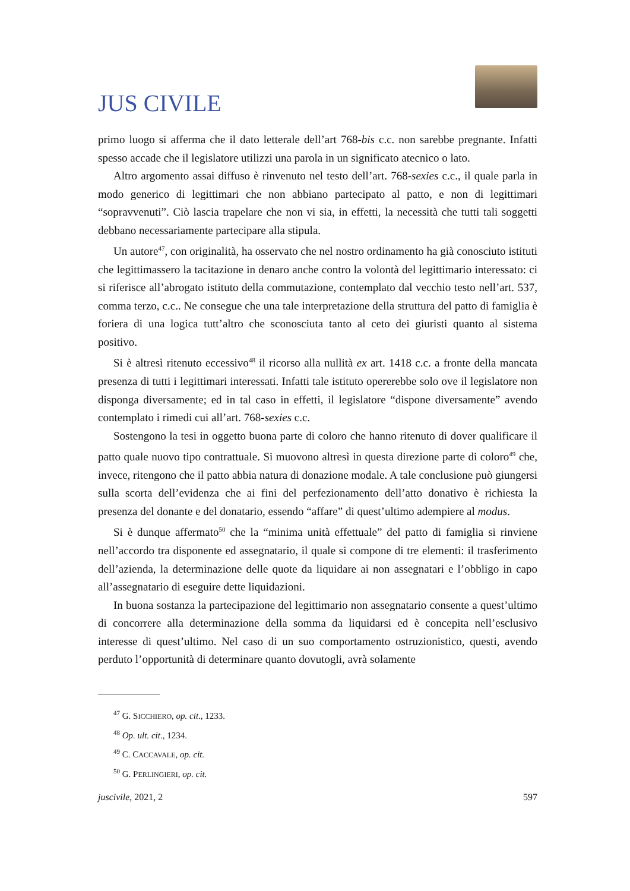JUS CIVILE
primo luogo si afferma che il dato letterale dell’art 768-bis c.c. non sarebbe pregnante. Infatti spesso accade che il legislatore utilizzi una parola in un significato atecnico o lato.
Altro argomento assai diffuso è rinvenuto nel testo dell’art. 768-sexies c.c., il quale parla in modo generico di legittimari che non abbiano partecipato al patto, e non di legittimari “sopravvenuti”. Ciò lascia trapelare che non vi sia, in effetti, la necessità che tutti tali soggetti debbano necessariamente partecipare alla stipula.
Un autore<sup>47</sup>, con originalità, ha osservato che nel nostro ordinamento ha già conosciuto istituti che legittimassero la tacitazione in denaro anche contro la volontà del legittimario interessato: ci si riferisce all’abrogato istituto della commutazione, contemplato dal vecchio testo nell’art. 537, comma terzo, c.c.. Ne consegue che una tale interpretazione della struttura del patto di famiglia è foriera di una logica tutt’altro che sconosciuta tanto al ceto dei giuristi quanto al sistema positivo.
Si è altresì ritenuto eccessivo<sup>48</sup> il ricorso alla nullità ex art. 1418 c.c. a fronte della mancata presenza di tutti i legittimari interessati. Infatti tale istituto opererebbe solo ove il legislatore non disponga diversamente; ed in tal caso in effetti, il legislatore “dispone diversamente” avendo contemplato i rimedi cui all’art. 768-sexies c.c.
Sostengono la tesi in oggetto buona parte di coloro che hanno ritenuto di dover qualificare il patto quale nuovo tipo contrattuale. Si muovono altresì in questa direzione parte di coloro<sup>49</sup> che, invece, ritengono che il patto abbia natura di donazione modale. A tale conclusione può giungersi sulla scorta dell’evidenza che ai fini del perfezionamento dell’atto donativo è richiesta la presenza del donante e del donatario, essendo “affare” di quest’ultimo adempiere al modus.
Si è dunque affermato<sup>50</sup> che la “minima unità effettuale” del patto di famiglia si rinviene nell’accordo tra disponente ed assegnatario, il quale si compone di tre elementi: il trasferimento dell’azienda, la determinazione delle quote da liquidare ai non assegnatari e l’obbligo in capo all’assegnatario di eseguire dette liquidazioni.
In buona sostanza la partecipazione del legittimario non assegnatario consente a quest’ultimo di concorrere alla determinazione della somma da liquidarsi ed è concepita nell’esclusivo interesse di quest’ultimo. Nel caso di un suo comportamento ostruzionistico, questi, avendo perduto l’opportunità di determinare quanto dovutogli, avrà solamente
<sup>47</sup> G. SICCHIERO, op. cit., 1233.
<sup>48</sup> Op. ult. cit., 1234.
<sup>49</sup> C. CACCAVALE, op. cit.
<sup>50</sup> G. PERLINGIERI, op. cit.
juscivile, 2021, 2 597